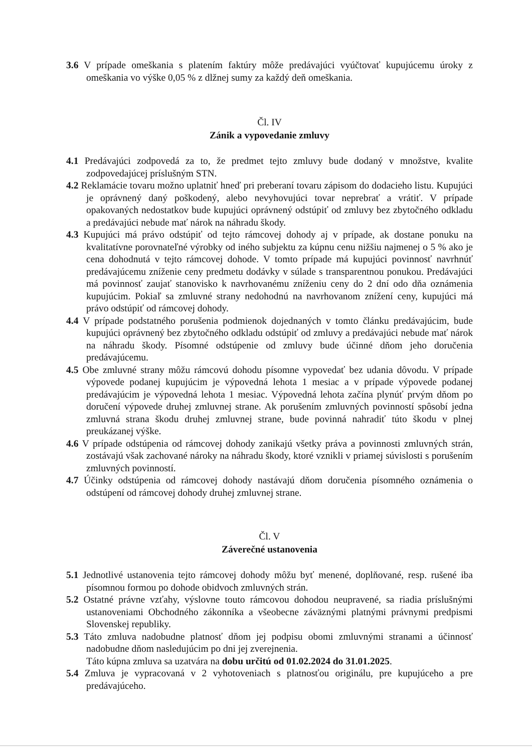3.6 V prípade omeškania s platením faktúry môže predávajúci vyúčtovať kupujúcemu úroky z omeškania vo výške 0,05 % z dlžnej sumy za každý deň omeškania.
Čl. IV
Zánik a vypovedanie zmluvy
4.1 Predávajúci zodpovedá za to, že predmet tejto zmluvy bude dodaný v množstve, kvalite zodpovedajúcej príslušným STN.
4.2 Reklamácie tovaru možno uplatniť hneď pri preberaní tovaru zápisom do dodacieho listu. Kupujúci je oprávnený daný poškodený, alebo nevyhovujúci tovar neprebrať a vrátiť. V prípade opakovaných nedostatkov bude kupujúci oprávnený odstúpiť od zmluvy bez zbytočného odkladu a predávajúci nebude mať nárok na náhradu škody.
4.3 Kupujúci má právo odstúpiť od tejto rámcovej dohody aj v prípade, ak dostane ponuku na kvalitatívne porovnateľné výrobky od iného subjektu za kúpnu cenu nižšiu najmenej o 5 % ako je cena dohodnutá v tejto rámcovej dohode. V tomto prípade má kupujúci povinnosť navrhnúť predávajúcemu zníženie ceny predmetu dodávky v súlade s transparentnou ponukou. Predávajúci má povinnosť zaujať stanovisko k navrhovanému zníženiu ceny do 2 dní odo dňa oznámenia kupujúcim. Pokiaľ sa zmluvné strany nedohodnú na navrhovanom znížení ceny, kupujúci má právo odstúpiť od rámcovej dohody.
4.4 V prípade podstatného porušenia podmienok dojednaných v tomto článku predávajúcim, bude kupujúci oprávnený bez zbytočného odkladu odstúpiť od zmluvy a predávajúci nebude mať nárok na náhradu škody. Písomné odstúpenie od zmluvy bude účinné dňom jeho doručenia predávajúcemu.
4.5 Obe zmluvné strany môžu rámcovú dohodu písomne vypovedať bez udania dôvodu. V prípade výpovede podanej kupujúcim je výpovedná lehota 1 mesiac a v prípade výpovede podanej predávajúcim je výpovedná lehota 1 mesiac. Výpovedná lehota začína plynúť prvým dňom po doručení výpovede druhej zmluvnej strane. Ak porušením zmluvných povinností spôsobí jedna zmluvná strana škodu druhej zmluvnej strane, bude povinná nahradiť túto škodu v plnej preukázanej výške.
4.6 V prípade odstúpenia od rámcovej dohody zanikajú všetky práva a povinnosti zmluvných strán, zostávajú však zachované nároky na náhradu škody, ktoré vznikli v priamej súvislosti s porušením zmluvných povinností.
4.7 Účinky odstúpenia od rámcovej dohody nastávajú dňom doručenia písomného oznámenia o odstúpení od rámcovej dohody druhej zmluvnej strane.
Čl. V
Záverečné ustanovenia
5.1 Jednotlivé ustanovenia tejto rámcovej dohody môžu byť menené, doplňované, resp. rušené iba písomnou formou po dohode obidvoch zmluvných strán.
5.2 Ostatné právne vzťahy, výslovne touto rámcovou dohodou neupravené, sa riadia príslušnými ustanoveniami Obchodného zákonníka a všeobecne záväznými platnými právnymi predpismi Slovenskej republiky.
5.3 Táto zmluva nadobudne platnosť dňom jej podpisu obomi zmluvnými stranami a účinnosť nadobudne dňom nasledujúcim po dni jej zverejnenia.
Táto kúpna zmluva sa uzatvára na dobu určitú od 01.02.2024 do 31.01.2025.
5.4 Zmluva je vypracovaná v 2 vyhotoveniach s platnosťou originálu, pre kupujúceho a pre predávajúceho.